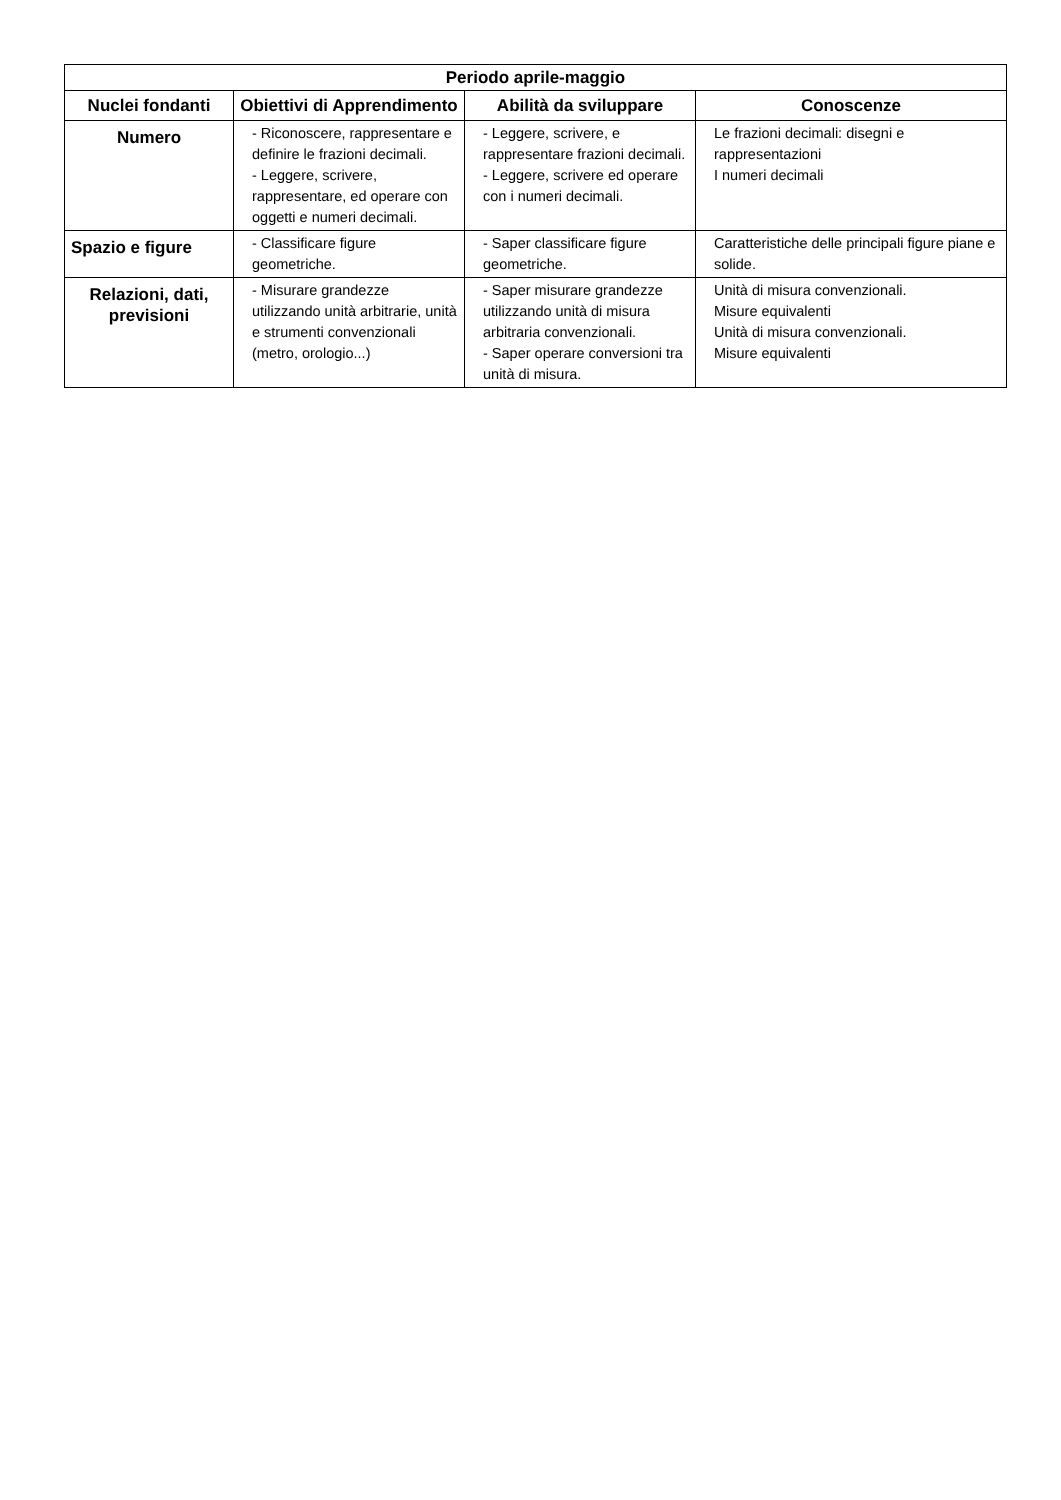| Periodo aprile-maggio | | | |
| --- | --- | --- | --- |
| Nuclei fondanti | Obiettivi di Apprendimento | Abilità da sviluppare | Conoscenze |
| Numero | - Riconoscere, rappresentare e definire le frazioni decimali. - Leggere, scrivere, rappresentare, ed operare con oggetti e numeri decimali. | - Leggere, scrivere, e rappresentare frazioni decimali. - Leggere, scrivere ed operare con i numeri decimali. | Le frazioni decimali: disegni e rappresentazioni I numeri decimali |
| Spazio e figure | - Classificare figure geometriche. | - Saper classificare figure geometriche. | Caratteristiche delle principali figure piane e solide. |
| Relazioni, dati, previsioni | - Misurare grandezze utilizzando unità arbitrarie, unità e strumenti convenzionali (metro, orologio...) | - Saper misurare grandezze utilizzando unità di misura arbitraria convenzionali. - Saper operare conversioni tra unità di misura. | Unità di misura convenzionali. Misure equivalenti Unità di misura convenzionali. Misure equivalenti |